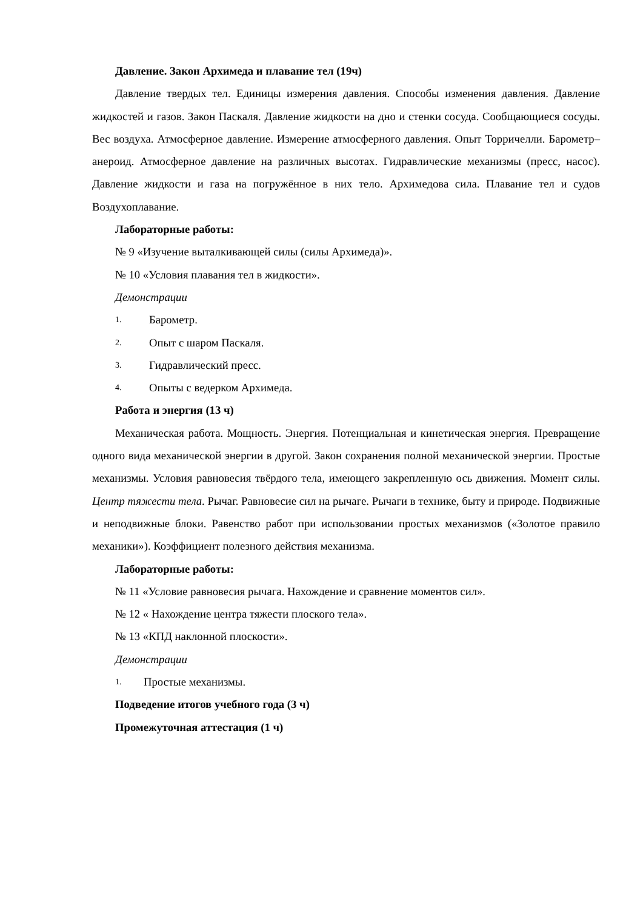Давление. Закон Архимеда и плавание тел (19ч)
Давление твердых тел. Единицы измерения давления. Способы изменения давления. Давление жидкостей и газов. Закон Паскаля. Давление жидкости на дно и стенки сосуда. Сообщающиеся сосуды. Вес воздуха. Атмосферное давление. Измерение атмосферного давления. Опыт Торричелли. Барометр–анероид. Атмосферное давление на различных высотах. Гидравлические механизмы (пресс, насос). Давление жидкости и газа на погружённое в них тело. Архимедова сила. Плавание тел и судов Воздухоплавание.
Лабораторные работы:
№ 9 «Изучение выталкивающей силы (силы Архимеда)».
№ 10 «Условия плавания тел в жидкости».
Демонстрации
1. Барометр.
2. Опыт с шаром Паскаля.
3. Гидравлический пресс.
4. Опыты с ведерком Архимеда.
Работа и энергия (13 ч)
Механическая работа. Мощность. Энергия. Потенциальная и кинетическая энергия. Превращение одного вида механической энергии в другой. Закон сохранения полной механической энергии. Простые механизмы. Условия равновесия твёрдого тела, имеющего закрепленную ось движения. Момент силы. Центр тяжести тела. Рычаг. Равновесие сил на рычаге. Рычаги в технике, быту и природе. Подвижные и неподвижные блоки. Равенство работ при использовании простых механизмов («Золотое правило механики»). Коэффициент полезного действия механизма.
Лабораторные работы:
№ 11 «Условие равновесия рычага. Нахождение и сравнение моментов сил».
№ 12 « Нахождение центра тяжести плоского тела».
№ 13 «КПД наклонной плоскости».
Демонстрации
1. Простые механизмы.
Подведение итогов учебного года (3 ч)
Промежуточная аттестация (1 ч)